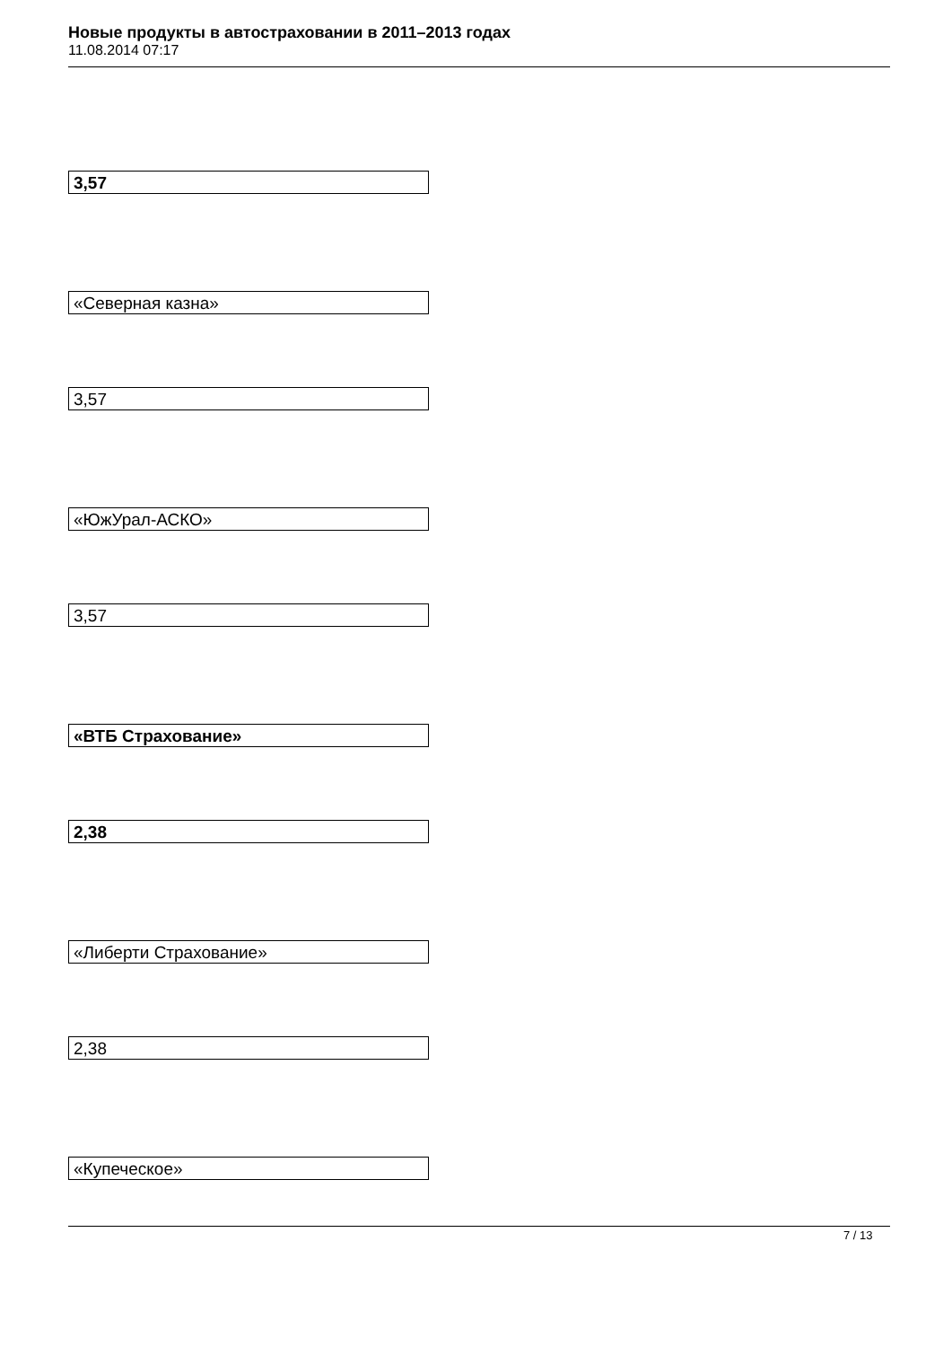Новые продукты в автостраховании в 2011–2013 годах
11.08.2014 07:17
3,57
«Северная казна»
3,57
«ЮжУрал-АСКО»
3,57
«ВТБ Страхование»
2,38
«Либерти Страхование»
2,38
«Купеческое»
7 / 13